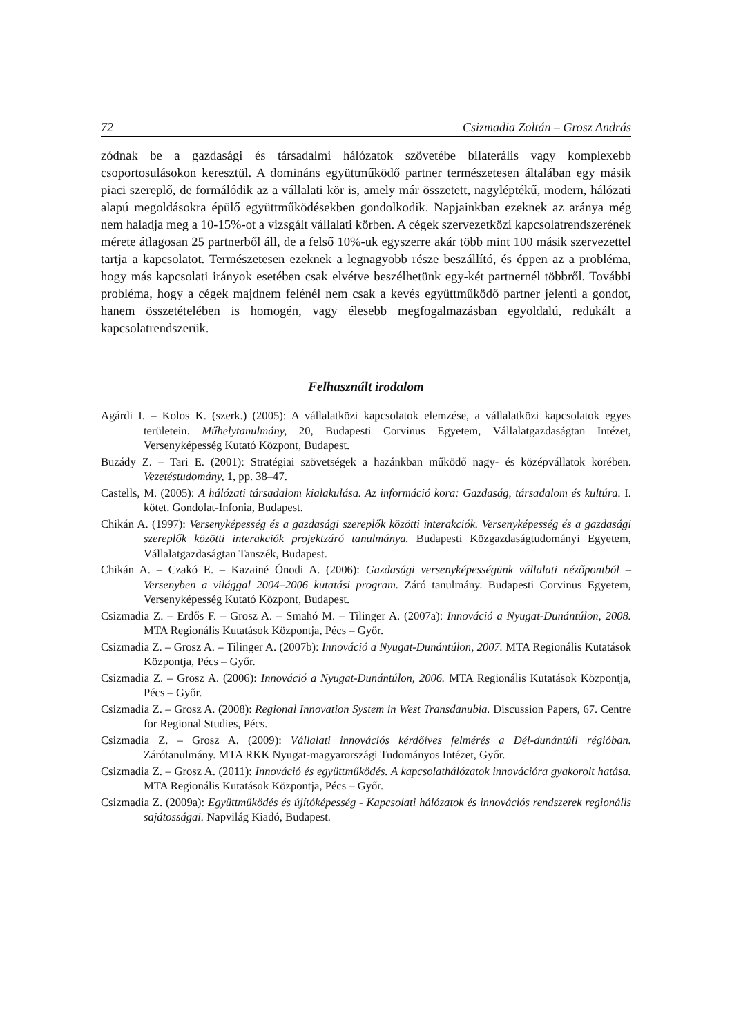72 Csizmadia Zoltán – Grosz András
zódnak be a gazdasági és társadalmi hálózatok szövetébe bilaterális vagy komple­xebb csoportosulásokon keresztül. A domináns együttműködő partner természetesen általában egy másik piaci szereplő, de formálódik az a vállalati kör is, amely már összetett, nagyléptékű, modern, hálózati alapú megoldásokra épülő együttműködé­sekben gondolkodik. Napjainkban ezeknek az aránya még nem haladja meg a 10-15%-ot a vizsgált vállalati körben. A cégek szervezetközi kapcsolatrendszerének mérete átlagosan 25 partnerből áll, de a felső 10%-uk egyszerre akár több mint 100 másik szervezettel tartja a kapcsolatot. Természetesen ezeknek a legnagyobb része beszállító, és éppen az a probléma, hogy más kapcsolati irányok esetében csak el­vétve beszélhetünk egy-két partnernél többről. További probléma, hogy a cégek majdnem felénél nem csak a kevés együttműködő partner jelenti a gondot, hanem összetételében is homogén, vagy élesebb megfogalmazásban egyoldalú, redukált a kapcsolatrendszerük.
Felhasznált irodalom
Agárdi I. – Kolos K. (szerk.) (2005): A vállalatközi kapcsolatok elemzése, a vállalatközi kap­csolatok egyes területein. Műhelytanulmány, 20, Budapesti Corvinus Egyetem, Vállalatgazdaságtan Intézet, Versenyképesség Kutató Központ, Budapest.
Buzády Z. – Tari E. (2001): Stratégiai szövetségek a hazánkban működő nagy- és középvál­latok körében. Vezetéstudomány, 1, pp. 38–47.
Castells, M. (2005): A hálózati társadalom kialakulása. Az információ kora: Gazdaság, tár­sadalom és kultúra. I. kötet. Gondolat-Infonia, Budapest.
Chikán A. (1997): Versenyképesség és a gazdasági szereplők közötti interakciók. Versenyké­pesség és a gazdasági szereplők közötti interakciók projektzáró tanulmánya. Buda­pesti Közgazdaságtudományi Egyetem, Vállalatgazdaságtan Tanszék, Budapest.
Chikán A. – Czakó E. – Kazainé Ónodi A. (2006): Gazdasági versenyképességünk vállalati nézőpontból – Versenyben a világgal 2004–2006 kutatási program. Záró tanulmány. Budapesti Corvinus Egyetem, Versenyképesség Kutató Központ, Budapest.
Csizmadia Z. – Erdős F. – Grosz A. – Smahó M. – Tilinger A. (2007a): Innováció a Nyugat-Dunántúlon, 2008. MTA Regionális Kutatások Központja, Pécs – Győr.
Csizmadia Z. – Grosz A. – Tilinger A. (2007b): Innováció a Nyugat-Dunántúlon, 2007. MTA Regionális Kutatások Központja, Pécs – Győr.
Csizmadia Z. – Grosz A. (2006): Innováció a Nyugat-Dunántúlon, 2006. MTA Regionális Kutatások Központja, Pécs – Győr.
Csizmadia Z. – Grosz A. (2008): Regional Innovation System in West Transdanubia. Discussion Papers, 67. Centre for Regional Studies, Pécs.
Csizmadia Z. – Grosz A. (2009): Vállalati innovációs kérdőíves felmérés a Dél-dunántúli régióban. Zárótanulmány. MTA RKK Nyugat-magyarországi Tudományos Intézet, Győr.
Csizmadia Z. – Grosz A. (2011): Innováció és együttműködés. A kapcsolathálózatok innová­cióra gyakorolt hatása. MTA Regionális Kutatások Központja, Pécs – Győr.
Csizmadia Z. (2009a): Együttműködés és újítóképesség - Kapcsolati hálózatok és innovációs rendszerek regionális sajátosságai. Napvilág Kiadó, Budapest.